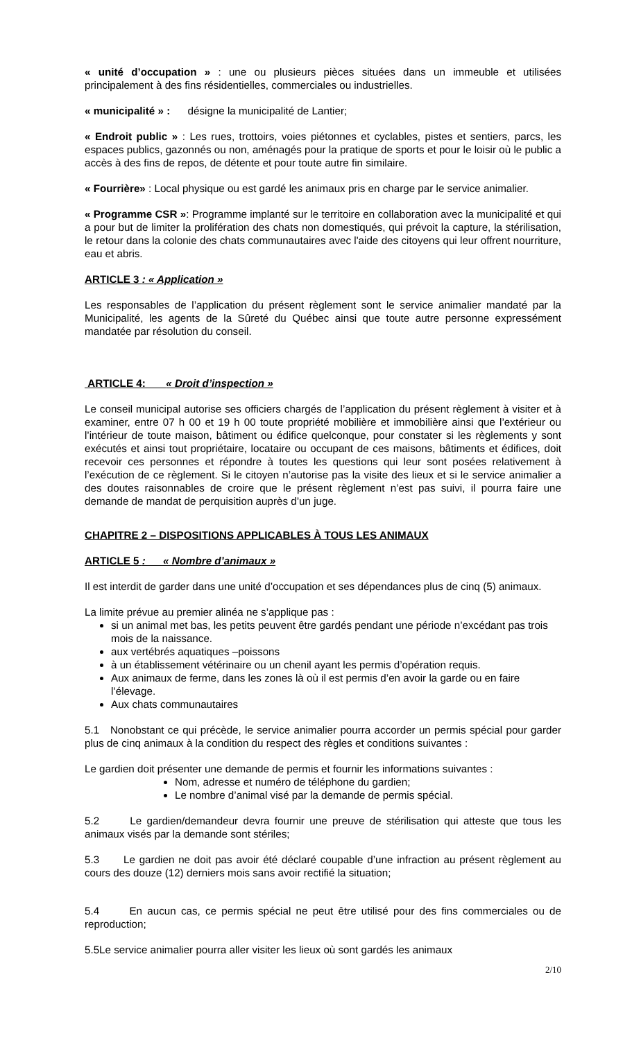« unité d’occupation » : une ou plusieurs pièces situées dans un immeuble et utilisées principalement à des fins résidentielles, commerciales ou industrielles.
« municipalité » : désigne la municipalité de Lantier;
« Endroit public » : Les rues, trottoirs, voies piétonnes et cyclables, pistes et sentiers, parcs, les espaces publics, gazonnés ou non, aménagés pour la pratique de sports et pour le loisir où le public a accès à des fins de repos, de détente et pour toute autre fin similaire.
« Fourrière» : Local physique ou est gardé les animaux pris en charge par le service animalier.
« Programme CSR »: Programme implanté sur le territoire en collaboration avec la municipalité et qui a pour but de limiter la prolifération des chats non domestiqués, qui prévoit la capture, la stérilisation, le retour dans la colonie des chats communautaires avec l'aide des citoyens qui leur offrent nourriture, eau et abris.
ARTICLE 3 : « Application »
Les responsables de l’application du présent règlement sont le service animalier mandaté par la Municipalité, les agents de la Sûreté du Québec ainsi que toute autre personne expressément mandatée par résolution du conseil.
ARTICLE 4: « Droit d’inspection »
Le conseil municipal autorise ses officiers chargés de l’application du présent règlement à visiter et à examiner, entre 07 h 00 et 19 h 00 toute propriété mobilière et immobilière ainsi que l’extérieur ou l’intérieur de toute maison, bâtiment ou édifice quelconque, pour constater si les règlements y sont exécutés et ainsi tout propriétaire, locataire ou occupant de ces maisons, bâtiments et édifices, doit recevoir ces personnes et répondre à toutes les questions qui leur sont posées relativement à l’exécution de ce règlement. Si le citoyen n’autorise pas la visite des lieux et si le service animalier a des doutes raisonnables de croire que le présent règlement n’est pas suivi, il pourra faire une demande de mandat de perquisition auprès d’un juge.
CHAPITRE 2 – DISPOSITIONS APPLICABLES À TOUS LES ANIMAUX
ARTICLE 5 : « Nombre d’animaux »
Il est interdit de garder dans une unité d’occupation et ses dépendances plus de cinq (5) animaux.
La limite prévue au premier alinéa ne s’applique pas :
si un animal met bas, les petits peuvent être gardés pendant une période n’excédant pas trois mois de la naissance.
aux vertébrés aquatiques –poissons
à un établissement vétérinaire ou un chenil ayant les permis d’opération requis.
Aux animaux de ferme, dans les zones là où il est permis d’en avoir la garde ou en faire l’élevage.
Aux chats communautaires
5.1 Nonobstant ce qui précède, le service animalier pourra accorder un permis spécial pour garder plus de cinq animaux à la condition du respect des règles et conditions suivantes :
Le gardien doit présenter une demande de permis et fournir les informations suivantes :
Nom, adresse et numéro de téléphone du gardien;
Le nombre d’animal visé par la demande de permis spécial.
5.2 Le gardien/demandeur devra fournir une preuve de stérilisation qui atteste que tous les animaux visés par la demande sont stériles;
5.3 Le gardien ne doit pas avoir été déclaré coupable d’une infraction au présent règlement au cours des douze (12) derniers mois sans avoir rectifié la situation;
5.4 En aucun cas, ce permis spécial ne peut être utilisé pour des fins commerciales ou de reproduction;
5.5Le service animalier pourra aller visiter les lieux où sont gardés les animaux
2/10